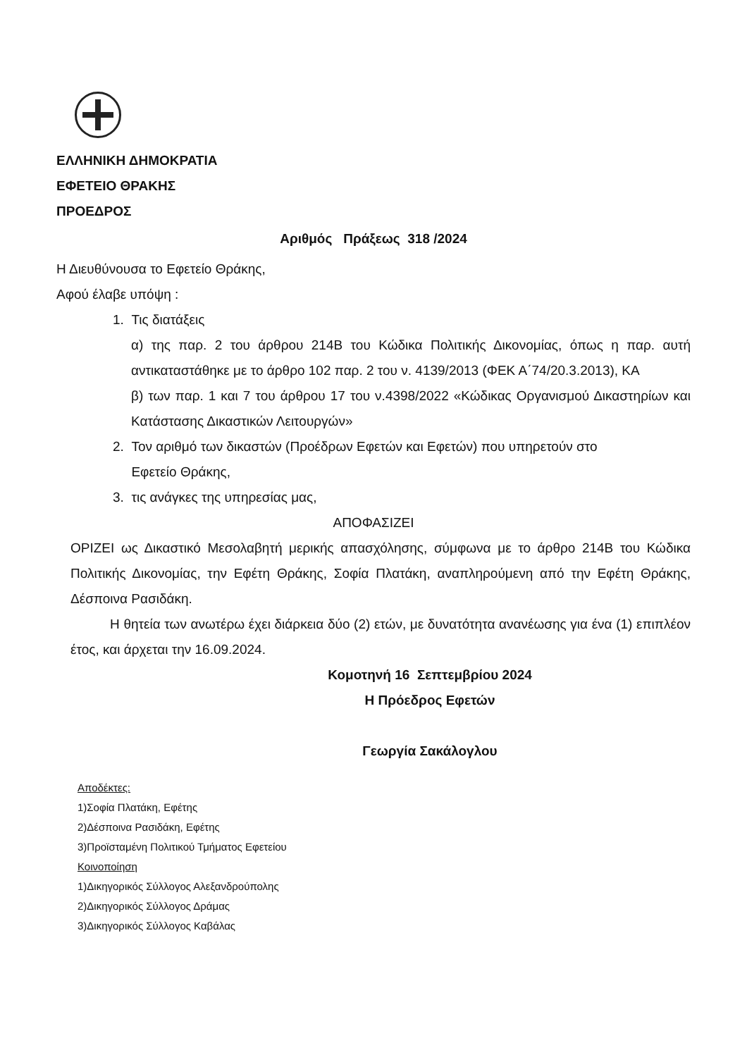ΕΛΛΗΝΙΚΗ ΔΗΜΟΚΡΑΤΙΑ
ΕΦΕΤΕΙΟ ΘΡΑΚΗΣ
ΠΡΟΕΔΡΟΣ
Αριθμός Πράξεως 318 /2024
Η Διευθύνουσα το Εφετείο Θράκης,
Αφού έλαβε υπόψη :
1. Τις διατάξεις
α) της παρ. 2 του άρθρου 214Β του Κώδικα Πολιτικής Δικονομίας, όπως η παρ. αυτή αντικαταστάθηκε με το άρθρο 102 παρ. 2 του ν. 4139/2013 (ΦΕΚ Α΄74/20.3.2013), ΚΑ
β) των παρ. 1 και 7 του άρθρου 17 του ν.4398/2022 «Κώδικας Οργανισμού Δικαστηρίων και Κατάστασης Δικαστικών Λειτουργών»
2. Τον αριθμό των δικαστών (Προέδρων Εφετών και Εφετών) που υπηρετούν στο
Εφετείο Θράκης,
3. τις ανάγκες της υπηρεσίας μας,
ΑΠΟΦΑΣΙΖΕΙ
ΟΡΙΖΕΙ ως Δικαστικό Μεσολαβητή μερικής απασχόλησης, σύμφωνα με το άρθρο 214Β του Κώδικα Πολιτικής Δικονομίας, την Εφέτη Θράκης, Σοφία Πλατάκη, αναπληρούμενη από την Εφέτη Θράκης, Δέσποινα Ρασιδάκη.
Η θητεία των ανωτέρω έχει διάρκεια δύο (2) ετών, με δυνατότητα ανανέωσης για ένα (1) επιπλέον έτος, και άρχεται την 16.09.2024.
Κομοτηνή 16 Σεπτεμβρίου 2024
Η Πρόεδρος Εφετών
Γεωργία Σακάλογλου
Αποδέκτες:
1)Σοφία Πλατάκη, Εφέτης
2)Δέσποινα Ρασιδάκη, Εφέτης
3)Προϊσταμένη Πολιτικού Τμήματος Εφετείου
Κοινοποίηση
1)Δικηγορικός Σύλλογος Αλεξανδρούπολης
2)Δικηγορικός Σύλλογος Δράμας
3)Δικηγορικός Σύλλογος Καβάλας